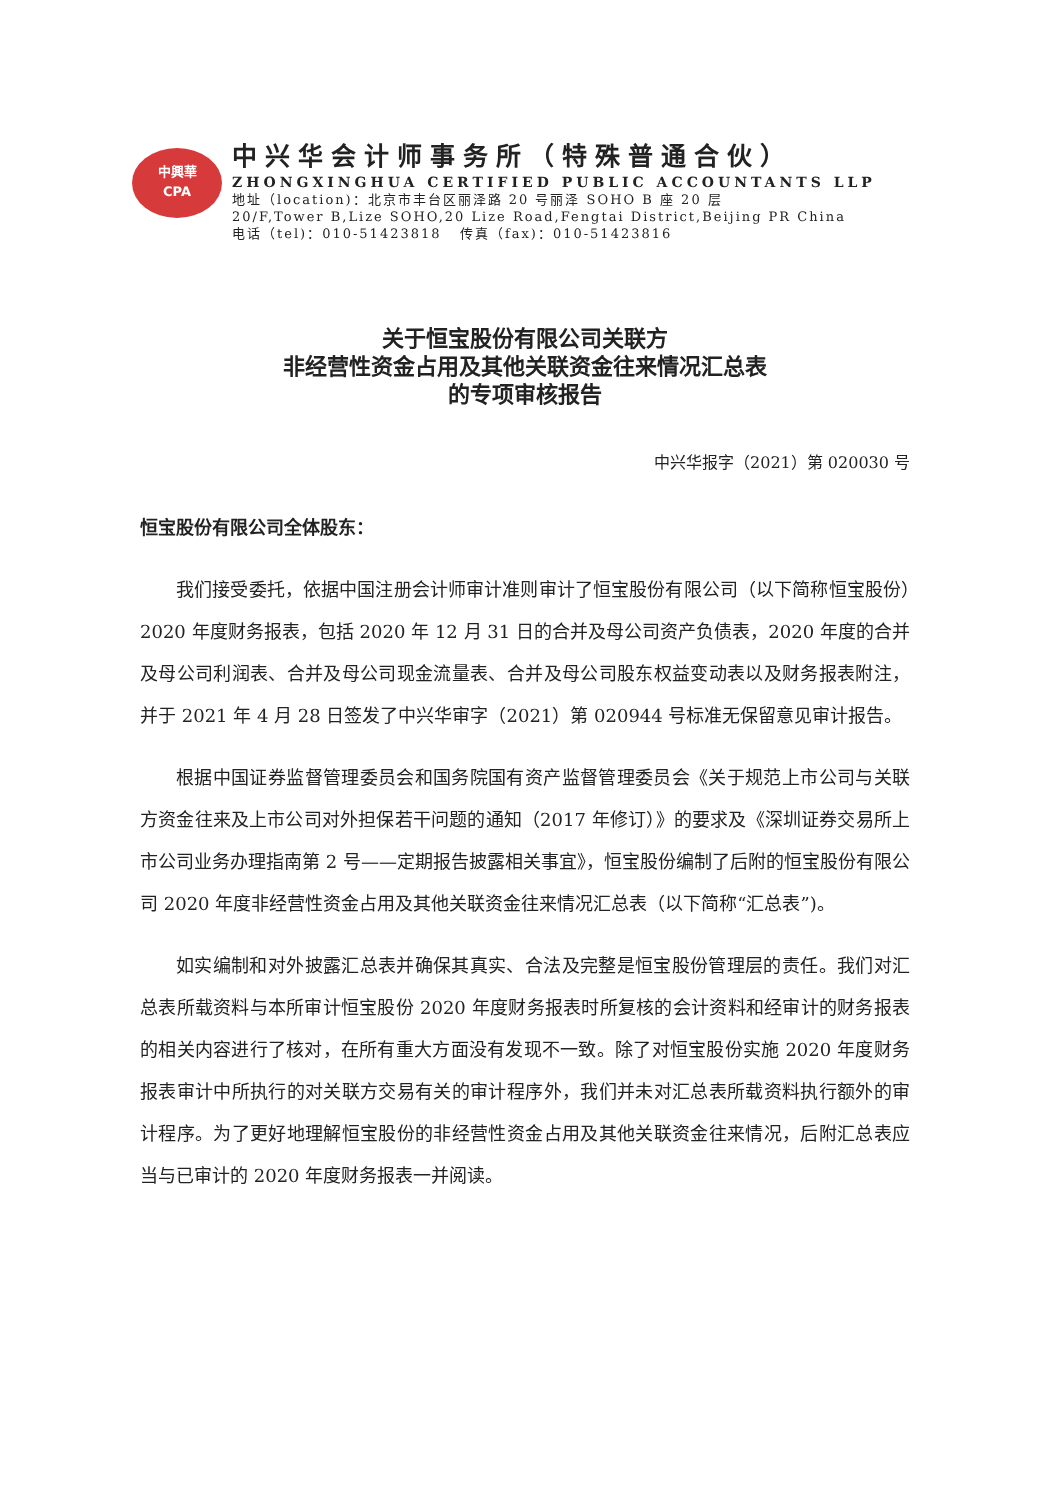中興華
CPA
中兴华会计师事务所（特殊普通合伙）
ZHONGXINGHUA CERTIFIED PUBLIC ACCOUNTANTS LLP
地址（location)：北京市丰台区丽泽路 20 号丽泽 SOHO B 座 20 层
20/F,Tower B,Lize SOHO,20 Lize Road,Fengtai District,Beijing PR China
电话（tel)：010-51423818 传真（fax)：010-51423816
关于恒宝股份有限公司关联方
非经营性资金占用及其他关联资金往来情况汇总表
的专项审核报告
中兴华报字（2021）第 020030 号
恒宝股份有限公司全体股东：
我们接受委托，依据中国注册会计师审计准则审计了恒宝股份有限公司（以下简称恒宝股份）2020 年度财务报表，包括 2020 年 12 月 31 日的合并及母公司资产负债表，2020 年度的合并及母公司利润表、合并及母公司现金流量表、合并及母公司股东权益变动表以及财务报表附注，并于 2021 年 4 月 28 日签发了中兴华审字（2021）第 020944 号标准无保留意见审计报告。
根据中国证券监督管理委员会和国务院国有资产监督管理委员会《关于规范上市公司与关联方资金往来及上市公司对外担保若干问题的通知（2017 年修订）》的要求及《深圳证券交易所上市公司业务办理指南第 2 号——定期报告披露相关事宜》，恒宝股份编制了后附的恒宝股份有限公司 2020 年度非经营性资金占用及其他关联资金往来情况汇总表（以下简称“汇总表”)。
如实编制和对外披露汇总表并确保其真实、合法及完整是恒宝股份管理层的责任。我们对汇总表所载资料与本所审计恒宝股份 2020 年度财务报表时所复核的会计资料和经审计的财务报表的相关内容进行了核对，在所有重大方面没有发现不一致。除了对恒宝股份实施 2020 年度财务报表审计中所执行的对关联方交易有关的审计程序外，我们并未对汇总表所载资料执行额外的审计程序。为了更好地理解恒宝股份的非经营性资金占用及其他关联资金往来情况，后附汇总表应当与已审计的 2020 年度财务报表一并阅读。